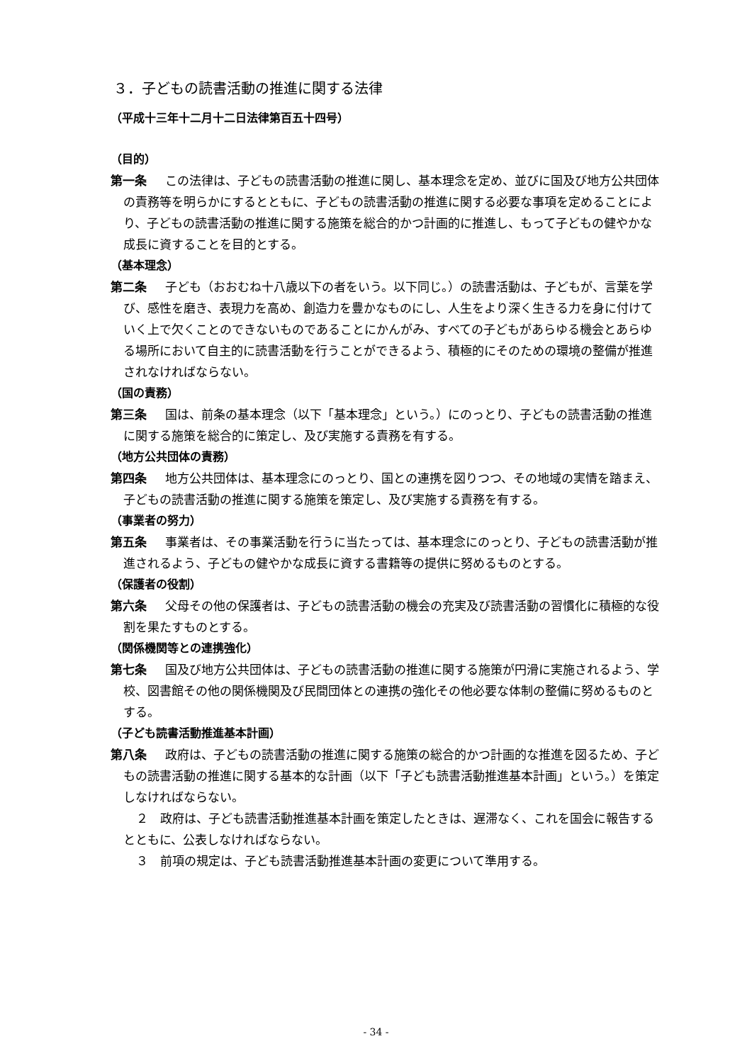３．子どもの読書活動の推進に関する法律
（平成十三年十二月十二日法律第百五十四号）
（目的）
第一条 この法律は、子どもの読書活動の推進に関し、基本理念を定め、並びに国及び地方公共団体の責務等を明らかにするとともに、子どもの読書活動の推進に関する必要な事項を定めることにより、子どもの読書活動の推進に関する施策を総合的かつ計画的に推進し、もって子どもの健やかな成長に資することを目的とする。
（基本理念）
第二条 子ども（おおむね十八歳以下の者をいう。以下同じ。）の読書活動は、子どもが、言葉を学び、感性を磨き、表現力を高め、創造力を豊かなものにし、人生をより深く生きる力を身に付けていく上で欠くことのできないものであることにかんがみ、すべての子どもがあらゆる機会とあらゆる場所において自主的に読書活動を行うことができるよう、積極的にそのための環境の整備が推進されなければならない。
（国の責務）
第三条 国は、前条の基本理念（以下「基本理念」という。）にのっとり、子どもの読書活動の推進に関する施策を総合的に策定し、及び実施する責務を有する。
（地方公共団体の責務）
第四条 地方公共団体は、基本理念にのっとり、国との連携を図りつつ、その地域の実情を踏まえ、子どもの読書活動の推進に関する施策を策定し、及び実施する責務を有する。
（事業者の努力）
第五条 事業者は、その事業活動を行うに当たっては、基本理念にのっとり、子どもの読書活動が推進されるよう、子どもの健やかな成長に資する書籍等の提供に努めるものとする。
（保護者の役割）
第六条 父母その他の保護者は、子どもの読書活動の機会の充実及び読書活動の習慣化に積極的な役割を果たすものとする。
（関係機関等との連携強化）
第七条 国及び地方公共団体は、子どもの読書活動の推進に関する施策が円滑に実施されるよう、学校、図書館その他の関係機関及び民間団体との連携の強化その他必要な体制の整備に努めるものとする。
（子ども読書活動推進基本計画）
第八条 政府は、子どもの読書活動の推進に関する施策の総合的かつ計画的な推進を図るため、子どもの読書活動の推進に関する基本的な計画（以下「子ども読書活動推進基本計画」という。）を策定しなければならない。
２　政府は、子ども読書活動推進基本計画を策定したときは、遅滞なく、これを国会に報告するとともに、公表しなければならない。
３　前項の規定は、子ども読書活動推進基本計画の変更について準用する。
- 34 -